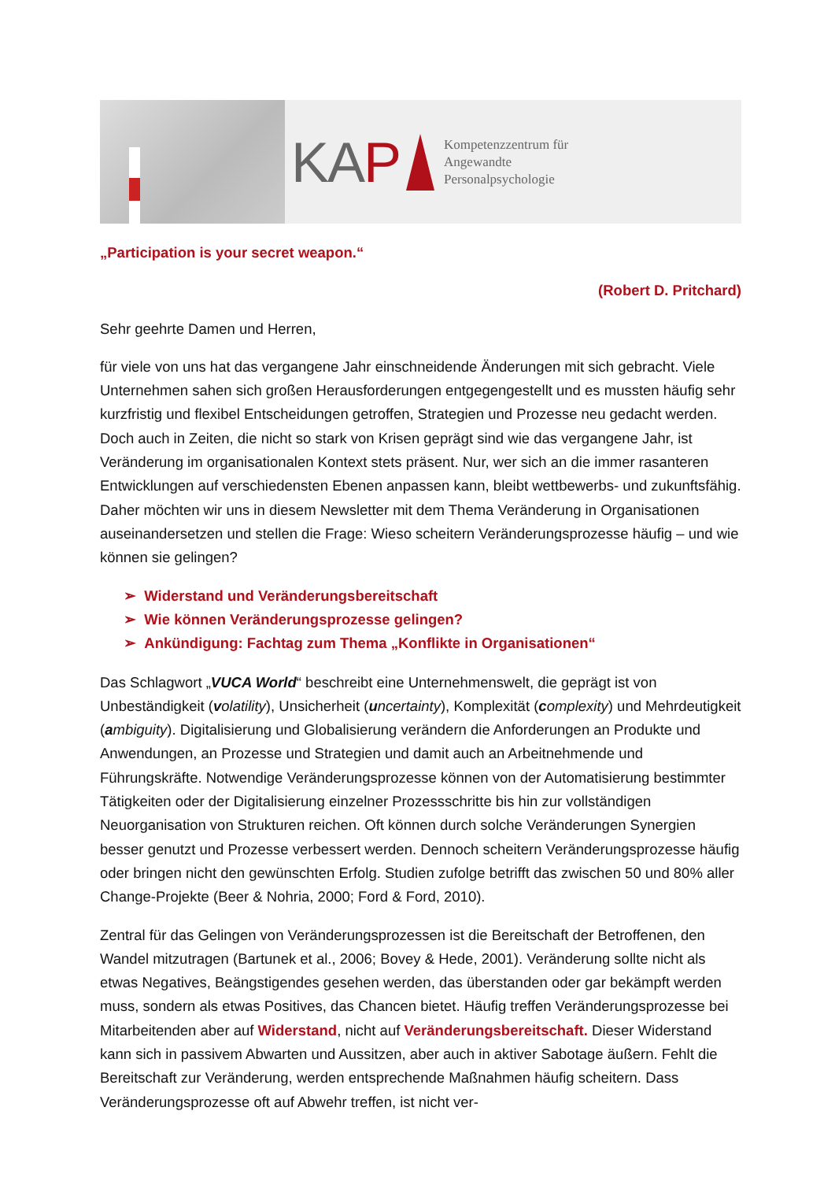KAP
Kompetenzzentrum für
Angewandte
Personalpsychologie
„Participation is your secret weapon.“
(Robert D. Pritchard)
Sehr geehrte Damen und Herren,
für viele von uns hat das vergangene Jahr einschneidende Änderungen mit sich gebracht. Viele Unternehmen sahen sich großen Herausforderungen entgegengestellt und es mussten häufig sehr kurzfristig und flexibel Entscheidungen getroffen, Strategien und Prozesse neu gedacht werden. Doch auch in Zeiten, die nicht so stark von Krisen geprägt sind wie das vergangene Jahr, ist Veränderung im organisationalen Kontext stets präsent. Nur, wer sich an die immer rasanteren Entwicklungen auf verschiedensten Ebenen anpassen kann, bleibt wettbewerbs- und zukunftsfähig. Daher möchten wir uns in diesem Newsletter mit dem Thema Veränderung in Organisationen auseinandersetzen und stellen die Frage: Wieso scheitern Veränderungsprozesse häufig – und wie können sie gelingen?
➢ Widerstand und Veränderungsbereitschaft
➢ Wie können Veränderungsprozesse gelingen?
➢ Ankündigung: Fachtag zum Thema „Konflikte in Organisationen“
Das Schlagwort „VUCA World“ beschreibt eine Unternehmenswelt, die geprägt ist von Unbeständigkeit (volatility), Unsicherheit (uncertainty), Komplexität (complexity) und Mehrdeutigkeit (ambiguity). Digitalisierung und Globalisierung verändern die Anforderungen an Produkte und Anwendungen, an Prozesse und Strategien und damit auch an Arbeitnehmende und Führungskräfte. Notwendige Veränderungsprozesse können von der Automatisierung bestimmter Tätigkeiten oder der Digitalisierung einzelner Prozessschritte bis hin zur vollständigen Neuorganisation von Strukturen reichen. Oft können durch solche Veränderungen Synergien besser genutzt und Prozesse verbessert werden. Dennoch scheitern Veränderungsprozesse häufig oder bringen nicht den gewünschten Erfolg. Studien zufolge betrifft das zwischen 50 und 80% aller Change-Projekte (Beer & Nohria, 2000; Ford & Ford, 2010).
Zentral für das Gelingen von Veränderungsprozessen ist die Bereitschaft der Betroffenen, den Wandel mitzutragen (Bartunek et al., 2006; Bovey & Hede, 2001). Veränderung sollte nicht als etwas Negatives, Beängstigendes gesehen werden, das überstanden oder gar bekämpft werden muss, sondern als etwas Positives, das Chancen bietet. Häufig treffen Veränderungsprozesse bei Mitarbeitenden aber auf Widerstand, nicht auf Veränderungsbereitschaft. Dieser Widerstand kann sich in passivem Abwarten und Aussitzen, aber auch in aktiver Sabotage äußern. Fehlt die Bereitschaft zur Veränderung, werden entsprechende Maßnahmen häufig scheitern. Dass Veränderungsprozesse oft auf Abwehr treffen, ist nicht ver-